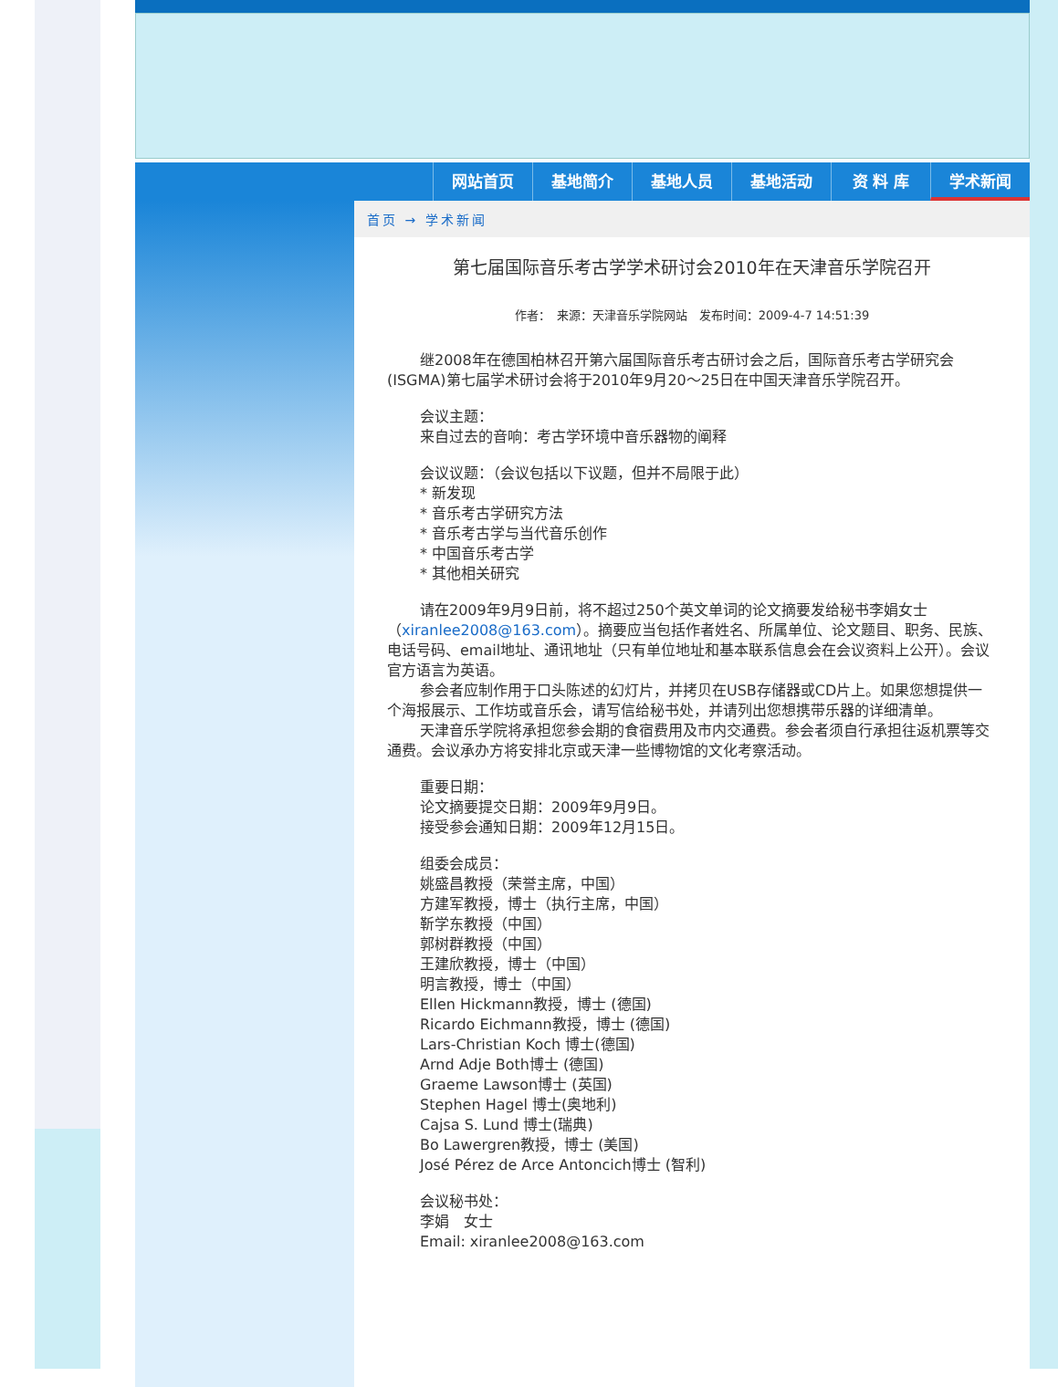网站首页 基地简介 基地人员 基地活动 资 料 库 学术新闻
首页 → 学术新闻
第七届国际音乐考古学学术研讨会2010年在天津音乐学院召开
作者：　来源：天津音乐学院网站　发布时间：2009-4-7 14:51:39
继2008年在德国柏林召开第六届国际音乐考古研讨会之后，国际音乐考古学研究会(ISGMA)第七届学术研讨会将于2010年9月20～25日在中国天津音乐学院召开。
会议主题：
来自过去的音响：考古学环境中音乐器物的阐释
会议议题：（会议包括以下议题，但并不局限于此）
* 新发现
* 音乐考古学研究方法
* 音乐考古学与当代音乐创作
* 中国音乐考古学
* 其他相关研究
请在2009年9月9日前，将不超过250个英文单词的论文摘要发给秘书李娟女士（xiranlee2008@163.com）。摘要应当包括作者姓名、所属单位、论文题目、职务、民族、电话号码、email地址、通讯地址（只有单位地址和基本联系信息会在会议资料上公开）。会议官方语言为英语。
参会者应制作用于口头陈述的幻灯片，并拷贝在USB存储器或CD片上。如果您想提供一个海报展示、工作坊或音乐会，请写信给秘书处，并请列出您想携带乐器的详细清单。
天津音乐学院将承担您参会期的食宿费用及市内交通费。参会者须自行承担往返机票等交通费。会议承办方将安排北京或天津一些博物馆的文化考察活动。
重要日期：
论文摘要提交日期：2009年9月9日。
接受参会通知日期：2009年12月15日。
组委会成员：
姚盛昌教授（荣誉主席，中国）
方建军教授，博士（执行主席，中国）
靳学东教授（中国）
郭树群教授（中国）
王建欣教授，博士（中国）
明言教授，博士（中国）
Ellen Hickmann教授，博士 (德国)
Ricardo Eichmann教授，博士 (德国)
Lars-Christian Koch 博士(德国)
Arnd Adje Both博士 (德国)
Graeme Lawson博士 (英国)
Stephen Hagel 博士(奥地利)
Cajsa S. Lund 博士(瑞典)
Bo Lawergren教授，博士 (美国)
José Pérez de Arce Antoncich博士 (智利)
会议秘书处：
李娟　女士
Email: xiranlee2008@163.com